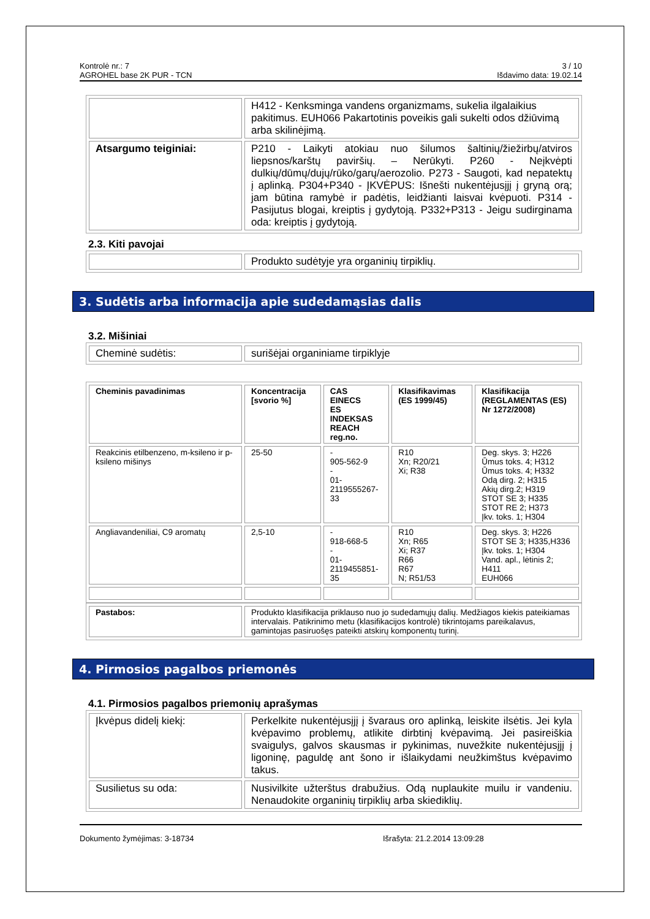Kontrolė nr.: 7
AGROHEL base 2K PUR - TCN
3 / 10
Išdavimo data: 19.02.14
| | H412 - Kenksminga vandens organizmams, sukelia ilgalaikius pakitimus. EUH066 Pakartotinis poveikis gali sukelti odos džiūvimą arba skilinėjimą. |
| Atsargumo teiginiai: | P210 - Laikyti atokiau nuo šilumos šaltinių/žiežirbų/atviros liepsnos/karštų paviršių. – Nerūkyti. P260 - Neįkvėpti dulkių/dūmų/dujų/rūko/garų/aerozolio. P273 - Saugoti, kad nepatektų į aplinką. P304+P340 - ĮKVĖPUS: Išnešti nukentėjusįjį į gryną orą; jam būtina ramybė ir padėtis, leidžianti laisvai kvėpuoti. P314 - Pasijutus blogai, kreiptis į gydytoją. P332+P313 - Jeigu sudirginama oda: kreiptis į gydytoją. |
2.3. Kiti pavojai
| | Produkto sudėtyje yra organinių tirpiklių. |
3. Sudėtis arba informacija apie sudedamąsias dalis
3.2. Mišiniai
| Cheminė sudėtis: | surišėjai organiniame tirpiklyje |
| Cheminis pavadinimas | Koncentracija [svorio %] | CAS EINECS ES INDEKSAS REACH reg.no. | Klasifikavimas (ES 1999/45) | Klasifikacija (REGLAMENTAS (ES) Nr 1272/2008) |
| --- | --- | --- | --- | --- |
| Reakcinis etilbenzeno, m-ksileno ir p-ksileno mišinys | 25-50 | - 905-562-9 - 01-2119555267-33 | R10 Xn; R20/21 Xi; R38 | Deg. skys. 3; H226 Ūmus toks. 4; H312 Ūmus toks. 4; H332 Odą dirg. 2; H315 Akių dirg.2; H319 STOT SE 3; H335 STOT RE 2; H373 Įkv. toks. 1; H304 |
| Angliavandeniliai, C9 aromatų | 2,5-10 | - 918-668-5 - 01-2119455851-35 | R10 Xn; R65 Xi; R37 R66 R67 N; R51/53 | Deg. skys. 3; H226 STOT SE 3; H335,H336 Įkv. toks. 1; H304 Vand. apl., lėtinis 2; H411 EUH066 |
| Pastabos: | Produkto klasifikacija priklauso nuo jo sudedamųjų dalių. Medžiagos kiekis pateikiamas intervalais. Patikrinimo metu (klasifikacijos kontrolė) tikrintojams pareikalavus, gamintojas pasiruošęs pateikti atskirų komponentų turinį. |
4. Pirmosios pagalbos priemonės
4.1. Pirmosios pagalbos priemonių aprašymas
| Įkvėpus didelį kiekį: | Perkelkite nukentėjusįjį į švaraus oro aplinką, leiskite ilsėtis. Jei kyla kvėpavimo problemų, atlikite dirbtinį kvėpavimą. Jei pasireiškia svaigulys, galvos skausmas ir pykinimas, nuvežkite nukentėjusįjį į ligoninę, paguldę ant šono ir išlaikydami neužkimštus kvėpavimo takus. |
| Susilietus su oda: | Nusivilkite užterštus drabužius. Odą nuplaukite muilu ir vandeniu. Nenaudokite organinių tirpiklių arba skiediklių. |
Dokumento žymėjimas: 3-18734 Išrašyta: 21.2.2014 13:09:28